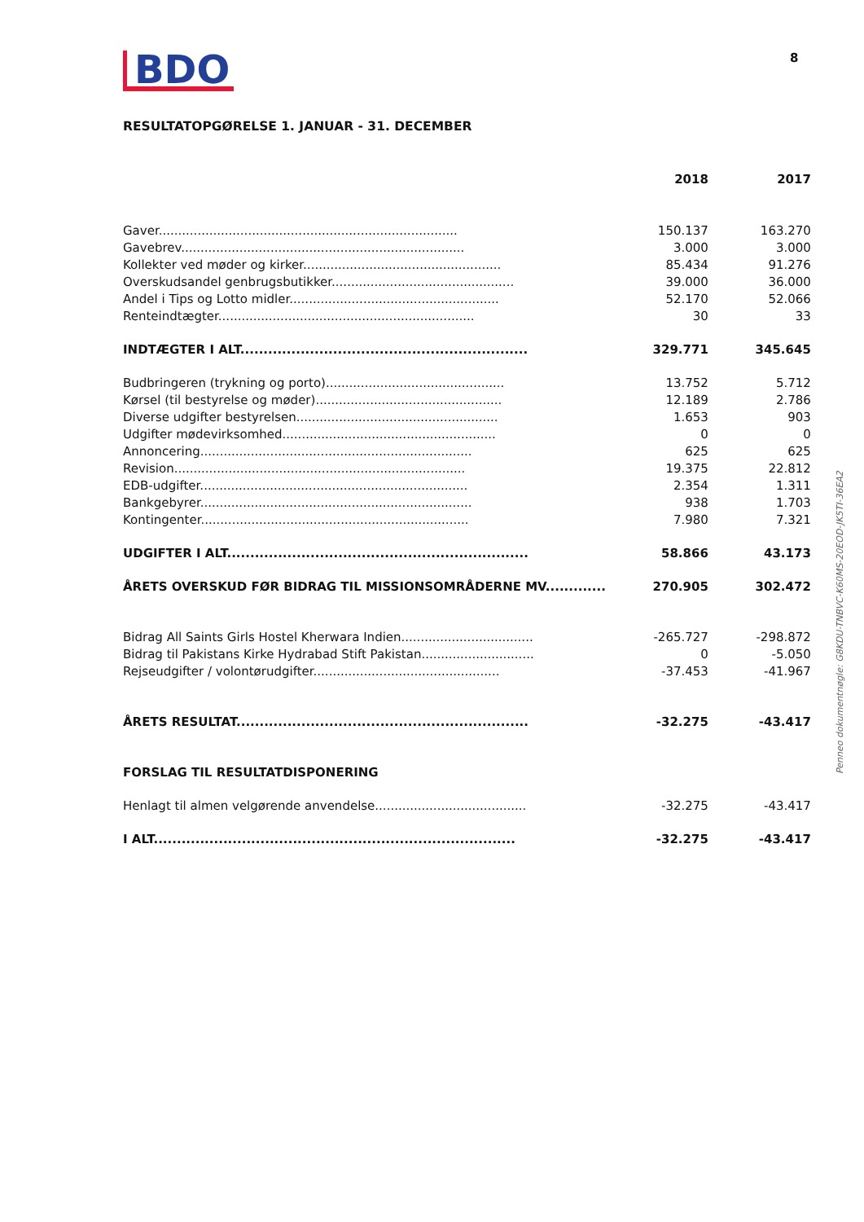BDO
8
RESULTATOPGØRELSE 1. JANUAR - 31. DECEMBER
| | 2018 | 2017 |
| Gaver............................................................................. | 150.137 | 163.270 |
| Gavebrev......................................................................... | 3.000 | 3.000 |
| Kollekter ved møder og kirker................................................... | 85.434 | 91.276 |
| Overskudsandel genbrugsbutikker............................................... | 39.000 | 36.000 |
| Andel i Tips og Lotto midler...................................................... | 52.170 | 52.066 |
| Renteindtægter.................................................................. | 30 | 33 |
| INDTÆGTER I ALT.............................................................. | 329.771 | 345.645 |
| Budbringeren (trykning og porto).............................................. | 13.752 | 5.712 |
| Kørsel (til bestyrelse og møder)................................................ | 12.189 | 2.786 |
| Diverse udgifter bestyrelsen.................................................... | 1.653 | 903 |
| Udgifter mødevirksomhed....................................................... | 0 | 0 |
| Annoncering...................................................................... | 625 | 625 |
| Revision........................................................................... | 19.375 | 22.812 |
| EDB-udgifter..................................................................... | 2.354 | 1.311 |
| Bankgebyrer...................................................................... | 938 | 1.703 |
| Kontingenter..................................................................... | 7.980 | 7.321 |
| UDGIFTER I ALT................................................................. | 58.866 | 43.173 |
| ÅRETS OVERSKUD FØR BIDRAG TIL MISSIONSOMRÅDERNE MV............. | 270.905 | 302.472 |
| Bidrag All Saints Girls Hostel Kherwara Indien.................................. | -265.727 | -298.872 |
| Bidrag til Pakistans Kirke Hydrabad Stift Pakistan............................. | 0 | -5.050 |
| Rejseudgifter / volontørudgifter................................................ | -37.453 | -41.967 |
| ÅRETS RESULTAT............................................................... | -32.275 | -43.417 |
| FORSLAG TIL RESULTATDISPONERING | | |
| Henlagt til almen velgørende anvendelse....................................... | -32.275 | -43.417 |
| I ALT.............................................................................. | -32.275 | -43.417 |
Penneo dokumentnøgle: G8KDU-TNBVC-K60MS-20EOD-JK5TI-36EA2